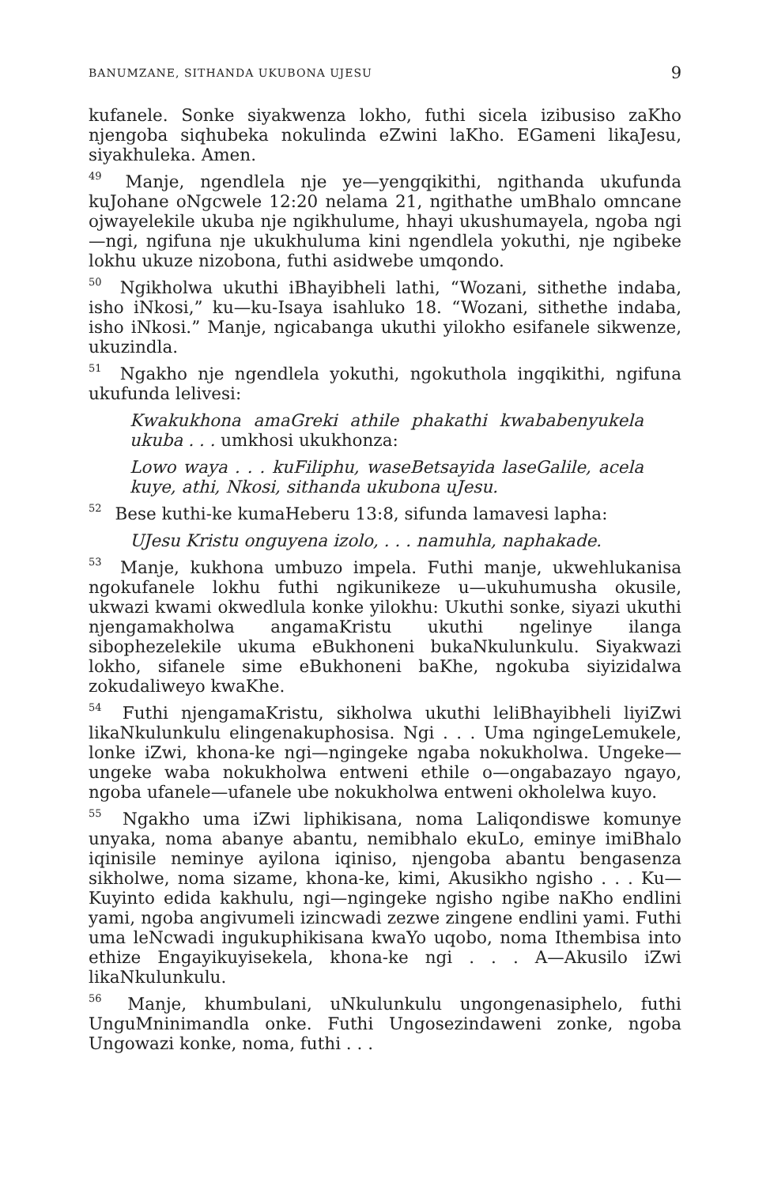BANUMZANE, SITHANDA UKUBONA UJESU 9
kufanele. Sonke siyakwenza lokho, futhi sicela izibusiso zaKho njengoba siqhubeka nokulinda eZwini laKho. EGameni likaJesu, siyakhuleka. Amen.
<sup>49</sup> Manje, ngendlela nje ye—yengqikithi, ngithanda ukufunda kuJohane oNgcwele 12:20 nelama 21, ngithathe umBhalo omncane ojwayelekile ukuba nje ngikhulume, hhayi ukushumayela, ngoba ngi—ngi, ngifuna nje ukukhuluma kini ngendlela yokuthi, nje ngibeke lokhu ukuze nizobona, futhi asidwebe umqondo.
<sup>50</sup> Ngikholwa ukuthi iBhayibheli lathi, “Wozani, sithethe indaba, isho iNkosi,” ku—ku-Isaya isahluko 18. “Wozani, sithethe indaba, isho iNkosi.” Manje, ngicabanga ukuthi yilokho esifanele sikwenze, ukuzindla.
<sup>51</sup> Ngakho nje ngendlela yokuthi, ngokuthola ingqikithi, ngifuna ukufunda lelivesi:
Kwakukhona amaGreki athile phakathi kwababenyukela ukuba . . . umkhosi ukukhonza:
Lowo waya . . . kuFiliphu, waseBetsayida laseGalile, acela kuye, athi, Nkosi, sithanda ukubona uJesu.
<sup>52</sup> Bese kuthi-ke kumaHeberu 13:8, sifunda lamavesi lapha:
UJesu Kristu onguyena izolo, . . . namuhla, naphakade.
<sup>53</sup> Manje, kukhona umbuzo impela. Futhi manje, ukwehlukanisa ngokufanele lokhu futhi ngikunikeze u—ukuhumusha okusile, ukwazi kwami okwedlula konke yilokhu: Ukuthi sonke, siyazi ukuthi njengamakholwa angamaKristu ukuthi ngelinye ilanga sibophezelekile ukuma eBukhoneni bukaNkulunkulu. Siyakwazi lokho, sifanele sime eBukhoneni baKhe, ngokuba siyizidalwa zokudaliweyo kwaKhe.
<sup>54</sup> Futhi njengamaKristu, sikholwa ukuthi leliBhayibheli liyiZwi likaNkulunkulu elingenakuphosisa. Ngi . . . Uma ngingeLemukele, lonke iZwi, khona-ke ngi—ngingeke ngaba nokukholwa. Ungeke—ungeke waba nokukholwa entweni ethile o—ongabazayo ngayo, ngoba ufanele—ufanele ube nokukholwa entweni okholelwa kuyo.
<sup>55</sup> Ngakho uma iZwi liphikisana, noma Laliqondiswe komunye unyaka, noma abanye abantu, nemibhalo ekuLo, eminye imiBhalo iqinisile neminye ayilona iqiniso, njengoba abantu bengasenza sikholwe, noma sizame, khona-ke, kimi, Akusikho ngisho . . . Ku—Kuyinto edida kakhulu, ngi—ngingeke ngisho ngibe naKho endlini yami, ngoba angivumeli izincwadi zezwe zingene endlini yami. Futhi uma leNcwadi ingukuphikisana kwaYo uqobo, noma Ithembisa into ethize Engayikuyisekela, khona-ke ngi . . . A—Akusilo iZwi likaNkulunkulu.
<sup>56</sup> Manje, khumbulani, uNkulunkulu ungongenasiphelo, futhi UnguMninimandla onke. Futhi Ungosezindaweni zonke, ngoba Ungowazi konke, noma, futhi . . .